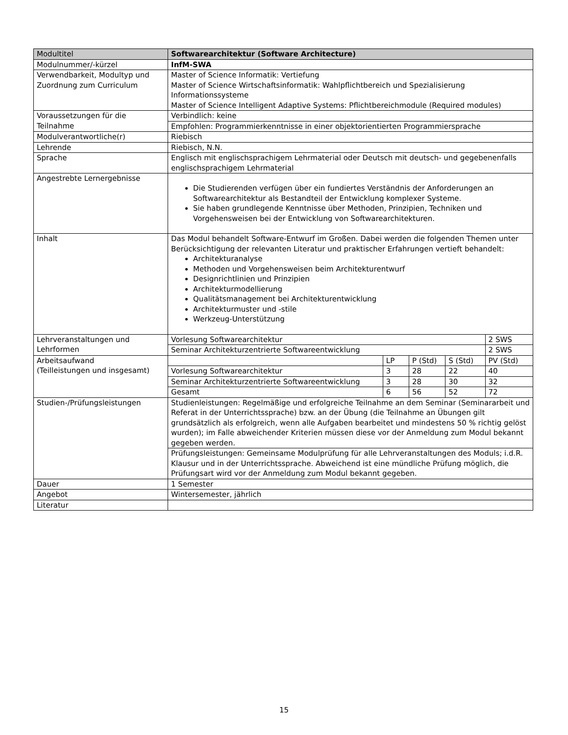| Modultitel | Softwarearchitektur (Software Architecture) | | | | |
| Modulnummer/-kürzel | InfM-SWA | | | | |
| Verwendbarkeit, Modultyp und Zuordnung zum Curriculum | Master of Science Informatik: Vertiefung Master of Science Wirtschaftsinformatik: Wahlpflichtbereich und Spezialisierung Informationssysteme Master of Science Intelligent Adaptive Systems: Pflichtbereichmodule (Required modules) | | | | |
| Voraussetzungen für die Teilnahme | Verbindlich: keine | | | | |
| | Empfohlen: Programmierkenntnisse in einer objektorientierten Programmiersprache | | | | |
| Modulverantwortliche(r) | Riebisch | | | | |
| Lehrende | Riebisch, N.N. | | | | |
| Sprache | Englisch mit englischsprachigem Lehrmaterial oder Deutsch mit deutsch- und gegebenenfalls englischsprachigem Lehrmaterial | | | | |
| Angestrebte Lernergebnisse | Die Studierenden verfügen über ein fundiertes Verständnis der Anforderungen an Softwarearchitektur als Bestandteil der Entwicklung komplexer Systeme. Sie haben grundlegende Kenntnisse über Methoden, Prinzipien, Techniken und Vorgehensweisen bei der Entwicklung von Softwarearchitekturen. | | | | |
| Inhalt | Das Modul behandelt Software-Entwurf im Großen. Dabei werden die folgenden Themen unter Berücksichtigung der relevanten Literatur und praktischer Erfahrungen vertieft behandelt: Architekturanalyse Methoden und Vorgehensweisen beim Architekturentwurf Designrichtlinien und Prinzipien Architekturmodellierung Qualitätsmanagement bei Architekturentwicklung Architekturmuster und -stile Werkzeug-Unterstützung | | | | |
| Lehrveranstaltungen und Lehrformen | Vorlesung Softwarearchitektur | | | | 2 SWS |
| | Seminar Architekturzentrierte Softwareentwicklung | | | | 2 SWS |
| Arbeitsaufwand (Teilleistungen und insgesamt) | | LP | P (Std) | S (Std) | PV (Std) |
| | Vorlesung Softwarearchitektur | 3 | 28 | 22 | 40 |
| | Seminar Architekturzentrierte Softwareentwicklung | 3 | 28 | 30 | 32 |
| | Gesamt | 6 | 56 | 52 | 72 |
| Studien-/Prüfungsleistungen | Studienleistungen: Regelmäßige und erfolgreiche Teilnahme an dem Seminar (Seminararbeit und Referat in der Unterrichtssprache) bzw. an der Übung (die Teilnahme an Übungen gilt grundsätzlich als erfolgreich, wenn alle Aufgaben bearbeitet und mindestens 50 % richtig gelöst wurden); im Falle abweichender Kriterien müssen diese vor der Anmeldung zum Modul bekannt gegeben werden. | | | | |
| | Prüfungsleistungen: Gemeinsame Modulprüfung für alle Lehrveranstaltungen des Moduls; i.d.R. Klausur und in der Unterrichtssprache. Abweichend ist eine mündliche Prüfung möglich, die Prüfungsart wird vor der Anmeldung zum Modul bekannt gegeben. | | | | |
| Dauer | 1 Semester | | | | |
| Angebot | Wintersemester, jährlich | | | | |
| Literatur | | | | | |
15